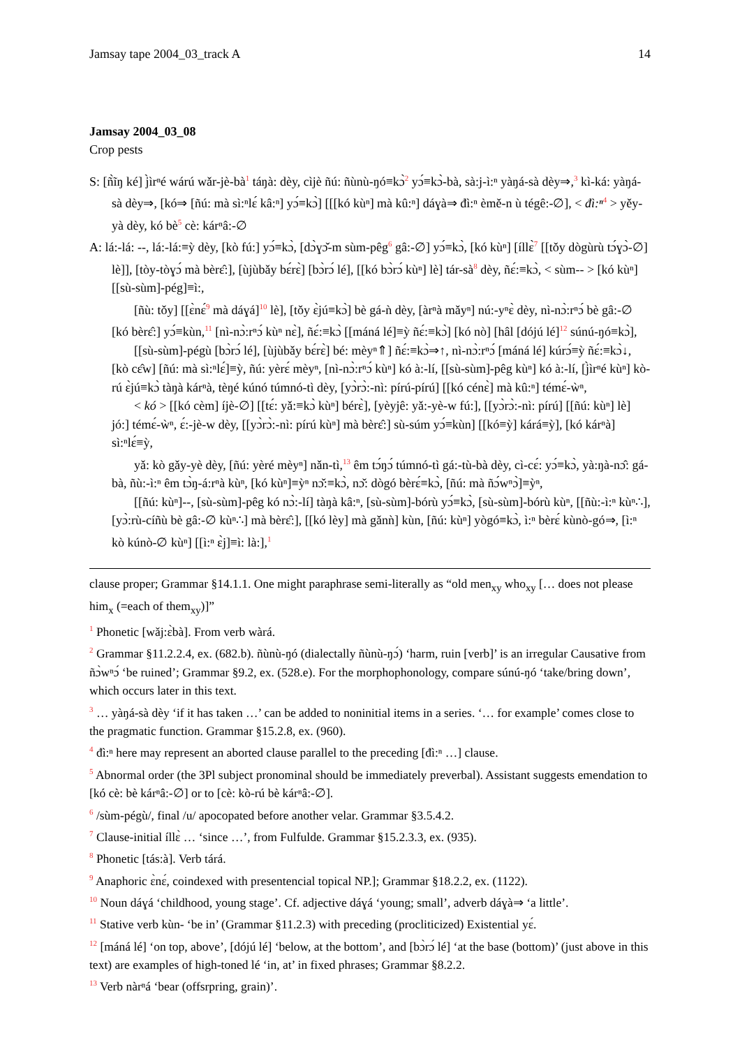Jamsay tape 2004_03_track A 14
Jamsay 2004_03_08
Crop pests
S: [ñ̀ĩŋ ké] j̀ìrⁿé wárú wǎr-jè-bà<sup>1</sup> táŋà: dèy, cìjè ñú: ñùnù-ŋó≡kɔ̀<sup>2</sup> yɔ́≡kɔ̀-bà, sà:j-ì:ⁿ yàŋá-sà dèy⇒,<sup>3</sup> kì-ká: yàŋá-sà dèy⇒, [kó⇒ [ñú: mà sì:ⁿlɛ́ kâ:ⁿ] yɔ́≡kɔ̀] [[[kó kùⁿ] mà kû:ⁿ] dáɣà⇒ đì:ⁿ èmě-n ù tégê:-∅], < đì:ⁿ<sup>4</sup> > yěy-yà dèy, kó bè<sup>5</sup> cè: kárⁿâ:-∅
A: lá:-lá: --, lá:-lá:≡ỳ dèy, [kò fú:] yɔ́≡kɔ̀, [dɔ̀ɣɔ̌-m sùm-pêg<sup>6</sup> gâ:-∅] yɔ́≡kɔ̀, [kó kùⁿ] [íllɛ̀<sup>7</sup> [[tǒy dògùrù tɔ́ɣɔ̀-∅] lè]], [tòy-tòɣɔ́ mà bèrɛ̂:], [ùjùbǎy bɛ́rɛ̀] [bɔ̀rɔ́ lé], [[kó bɔ̀rɔ́ kùⁿ] lè] tár-sà<sup>8</sup> dèy, ñɛ́:≡kɔ̀, < sùm-- > [kó kùⁿ] [[sù-sùm]-pég]≡ì:,
[ñù: tǒy] [[ɛ̀nɛ́<sup>9</sup> mà dáɣá]<sup>10</sup> lè], [tǒy ɛ̀jú≡kɔ̀] bè gá-ǹ dèy, [àrⁿà mǎyⁿ] nú:-yⁿɛ̀ dèy, nì-nɔ̀:rⁿɔ́ bè gâ:-∅ [kó bèrɛ̂:] yɔ́≡kùn,<sup>11</sup> [nì-nɔ̀:rⁿɔ́ kùⁿ nɛ̀], ñɛ́:≡kɔ̀ [[máná lé]≡ỳ ñɛ́:≡kɔ̀] [kó nò] [hâl [dójú lé]<sup>12</sup> súnú-ŋó≡kɔ̀],
[[sù-sùm]-pégù [bɔ̀rɔ́ lé], [ùjùbǎy bɛ́rɛ̀] bé: mèyⁿ⇑] ñɛ́:≡kɔ̀⇒↑, nì-nɔ̀:rⁿɔ́ [máná lé] kúrɔ́≡ỳ ñɛ́:≡kɔ̀↓, [kò cɛ̂w] [ñú: mà sì:ⁿlɛ́]≡ỳ, ñú: yèrɛ́ mèyⁿ, [nì-nɔ̀:rⁿɔ́ kùⁿ] kó à:-lí, [[sù-sùm]-pêg kùⁿ] kó à:-lí, [j̀ìrⁿé kùⁿ] kò-rú ɛ̀jú≡kɔ̀ tàŋà kárⁿà, tèŋé kúnó túmnó-tì dèy, [yɔ̀rɔ̀:-nì: pírú-pírú] [[kó cénɛ̀] mà kû:ⁿ] témɛ́-ẁⁿ,
< kó > [[kó cèm] íjè-∅] [[tɛ́: yǎ:≡kɔ̀ kùⁿ] bérɛ̀], [yèyjê: yǎ:-yè-w fú:], [[yɔ̀rɔ̀:-nì: pírú] [[ñú: kùⁿ] lè] jó:] témɛ́-ẁⁿ, ɛ́:-jè-w dèy, [[yɔ̀rɔ̀:-nì: pírú kùⁿ] mà bèrɛ̂:] sù-súm yɔ́≡kùn] [[kó≡ỳ] kárá≡ỳ], [kó kárⁿà] sì:ⁿlɛ́≡ỳ,
yǎ: kò gǎy-yè dèy, [ñú: yèré mèyⁿ] nǎn-tì,<sup>13</sup> êm tɔ́ŋɔ́ túmnó-tì gá:-tù-bà dèy, cì-cɛ́: yɔ́≡kɔ̀, yà:ŋà-nɔ̂: gá-bà, ñù:-ì:ⁿ êm tɔ̀ŋ-á:rⁿà kùⁿ, [kó kùⁿ]≡ỳⁿ nɔ̌:≡kɔ̀, nɔ̌: dògó bèrɛ́≡kɔ̀, [ñú: mà ñɔ́wⁿɔ̀]≡ỳⁿ,
[[ñú: kùⁿ]--, [sù-sùm]-pêg kó nɔ̀:-lí] tàŋà kâ:ⁿ, [sù-sùm]-bórù yɔ́≡kɔ̀, [sù-sùm]-bórù kùⁿ, [[ñù:-ì:ⁿ kùⁿ∴], [yɔ̀:rù-cíñù bè gâ:-∅ kùⁿ∴] mà bèrɛ̂:], [[kó lèy] mà gǎnǹ] kùn, [ñú: kùⁿ] yògó≡kɔ̀, ì:ⁿ bèrɛ́ kùnò-gó⇒, [ì:ⁿ kò kúnò-∅ kùⁿ] [[ì:ⁿ ɛ̀j]≡ì: là:],<sup>1</sup>
clause proper; Grammar §14.1.1. One might paraphrase semi-literally as “old men<sub>xy</sub> who<sub>xy</sub> [… does not please him<sub>x</sub> (=each of them<sub>xy</sub>)]”
<sup>1</sup> Phonetic [wǎj:ɛ̀bà]. From verb wàrá.
<sup>2</sup> Grammar §11.2.2.4, ex. (682.b). ñùnù-ŋó (dialectally ñùnù-ŋɔ́) ‘harm, ruin [verb]’ is an irregular Causative from ñɔ̀wⁿɔ́ ‘be ruined’; Grammar §9.2, ex. (528.e). For the morphophonology, compare súnú-ŋó ‘take/bring down’, which occurs later in this text.
<sup>3</sup> … yàŋá-sà dèy ‘if it has taken …’ can be added to noninitial items in a series. ‘… for example’ comes close to the pragmatic function. Grammar §15.2.8, ex. (960).
<sup>4</sup> đì:ⁿ here may represent an aborted clause parallel to the preceding [đì:ⁿ …] clause.
<sup>5</sup> Abnormal order (the 3Pl subject pronominal should be immediately preverbal). Assistant suggests emendation to [kó cè: bè kárⁿâ:-∅] or to [cè: kò-rú bè kárⁿâ:-∅].
<sup>6</sup> /sùm-pégù/, final /u/ apocopated before another velar. Grammar §3.5.4.2.
<sup>7</sup> Clause-initial íllɛ̀ … ‘since …’, from Fulfulde. Grammar §15.2.3.3, ex. (935).
<sup>8</sup> Phonetic [tás:à]. Verb tárá.
<sup>9</sup> Anaphoric ɛ̀nɛ́, coindexed with presentencial topical NP.]; Grammar §18.2.2, ex. (1122).
<sup>10</sup> Noun dáɣá ‘childhood, young stage’. Cf. adjective dáɣá ‘young; small’, adverb dáɣà⇒ ‘a little’.
<sup>11</sup> Stative verb kùn- ‘be in’ (Grammar §11.2.3) with preceding (procliticized) Existential yɛ́.
<sup>12</sup> [máná lé] ‘on top, above’, [dójú lé] ‘below, at the bottom’, and [bɔ̀rɔ́ lé] ‘at the base (bottom)’ (just above in this text) are examples of high-toned lé ‘in, at’ in fixed phrases; Grammar §8.2.2.
<sup>13</sup> Verb nàrⁿá ‘bear (offsrpring, grain)’.